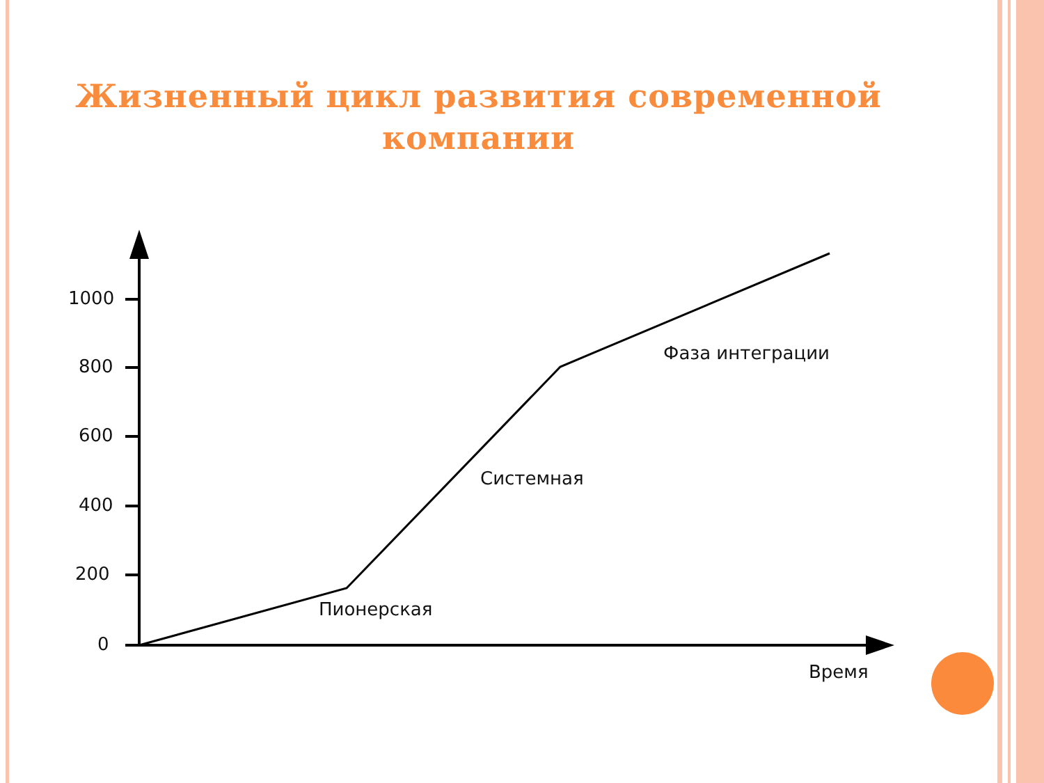Жизненный цикл развития современной
компании
1000
800
600
400
200
0
Фаза интеграции
Системная
Пионерская
Время